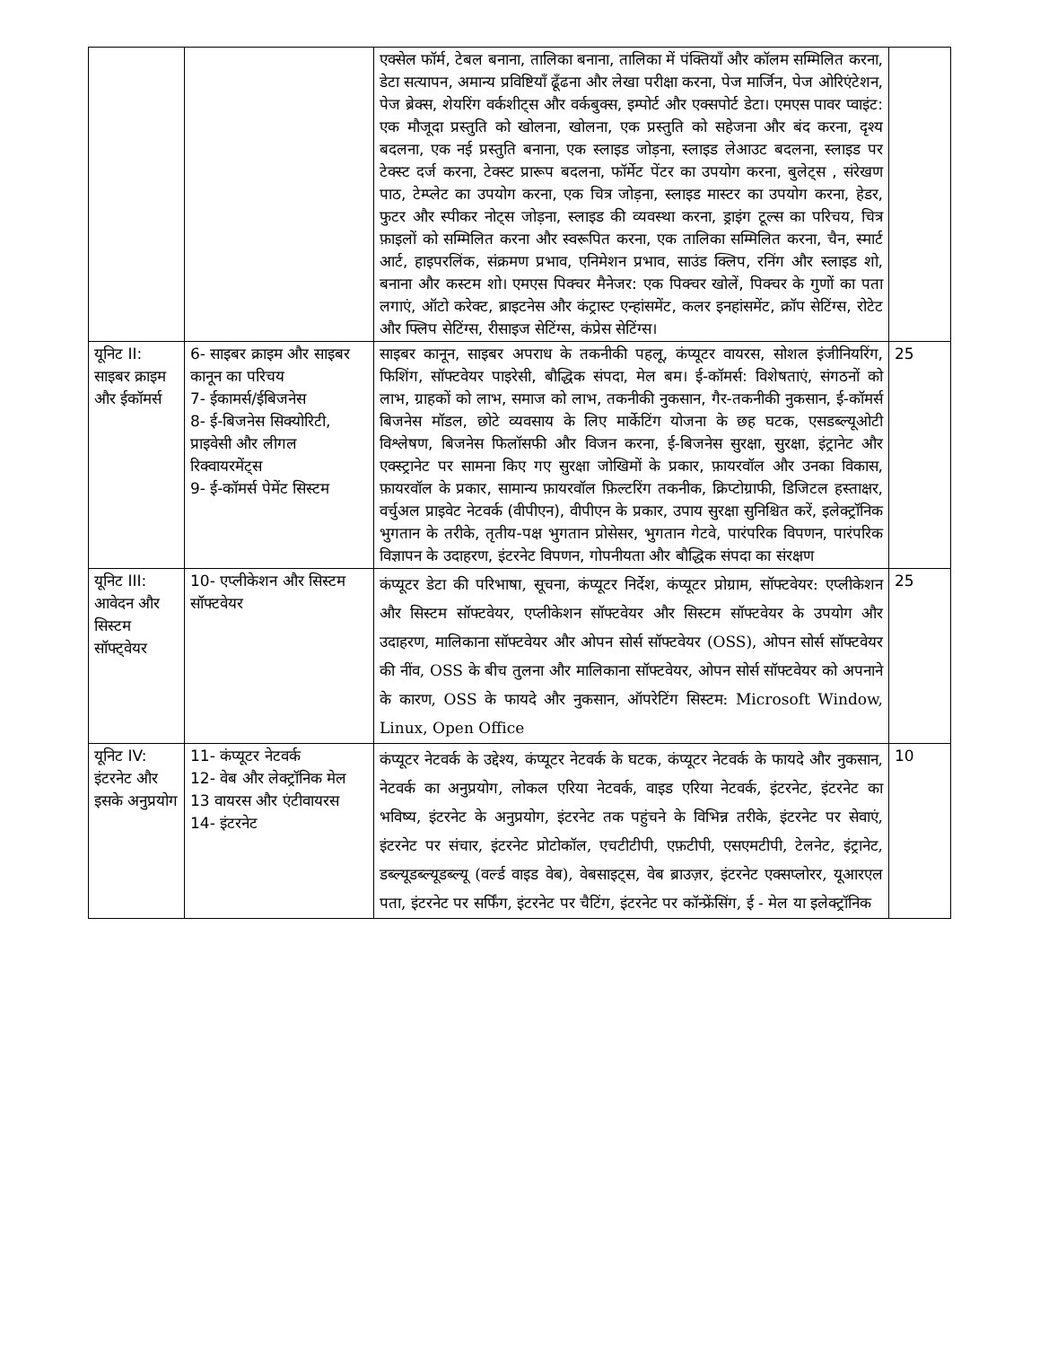| | | एक्सेल फॉर्म, टेबल बनाना, तालिका बनाना, तालिका में पंक्तियाँ और कॉलम सम्मिलित करना, डेटा सत्यापन, अमान्य प्रविष्टियाँ ढूँढना और लेखा परीक्षा करना, पेज मार्जिन, पेज ओरिएंटेशन, पेज ब्रेक्स, शेयरिंग वर्कशीट्स और वर्कबुक्स, इम्पोर्ट और एक्सपोर्ट डेटा। एमएस पावर प्वाइंट: एक मौजूदा प्रस्तुति को खोलना, खोलना, एक प्रस्तुति को सहेजना और बंद करना, दृश्य बदलना, एक नई प्रस्तुति बनाना, एक स्लाइड जोड़ना, स्लाइड लेआउट बदलना, स्लाइड पर टेक्स्ट दर्ज करना, टेक्स्ट प्रारूप बदलना, फॉर्मेट पेंटर का उपयोग करना, बुलेट्स , संरेखण पाठ, टेम्प्लेट का उपयोग करना, एक चित्र जोड़ना, स्लाइड मास्टर का उपयोग करना, हेडर, फुटर और स्पीकर नोट्स जोड़ना, स्लाइड की व्यवस्था करना, ड्राइंग टूल्स का परिचय, चित्र फ़ाइलों को सम्मिलित करना और स्वरूपित करना, एक तालिका सम्मिलित करना, चैन, स्मार्ट आर्ट, हाइपरलिंक, संक्रमण प्रभाव, एनिमेशन प्रभाव, साउंड क्लिप, रनिंग और स्लाइड शो, बनाना और कस्टम शो। एमएस पिक्चर मैनेजर: एक पिक्चर खोलें, पिक्चर के गुणों का पता लगाएं, ऑटो करेक्ट, ब्राइटनेस और कंट्रास्ट एन्हांसमेंट, कलर इनहांसमेंट, क्रॉप सेटिंग्स, रोटेट और फ्लिप सेटिंग्स, रीसाइज सेटिंग्स, कंप्रेस सेटिंग्स। | |
| यूनिट II: साइबर क्राइम और ईकॉमर्स | 6- साइबर क्राइम और साइबर कानून का परिचय 7- ईकामर्स/ईबिजनेस 8- ई-बिजनेस सिक्योरिटी, प्राइवेसी और लीगल रिक्वायरमेंट्स 9- ई-कॉमर्स पेमेंट सिस्टम | साइबर कानून, साइबर अपराध के तकनीकी पहलू, कंप्यूटर वायरस, सोशल इंजीनियरिंग, फिशिंग, सॉफ्टवेयर पाइरेसी, बौद्धिक संपदा, मेल बम। ई-कॉमर्स: विशेषताएं, संगठनों को लाभ, ग्राहकों को लाभ, समाज को लाभ, तकनीकी नुकसान, गैर-तकनीकी नुकसान, ई-कॉमर्स बिजनेस मॉडल, छोटे व्यवसाय के लिए मार्केटिंग योजना के छह घटक, एसडब्ल्यूओटी विश्लेषण, बिजनेस फिलॉसफी और विजन करना, ई-बिजनेस सुरक्षा, सुरक्षा, इंट्रानेट और एक्स्ट्रानेट पर सामना किए गए सुरक्षा जोखिमों के प्रकार, फ़ायरवॉल और उनका विकास, फ़ायरवॉल के प्रकार, सामान्य फ़ायरवॉल फ़िल्टरिंग तकनीक, क्रिप्टोग्राफी, डिजिटल हस्ताक्षर, वर्चुअल प्राइवेट नेटवर्क (वीपीएन), वीपीएन के प्रकार, उपाय सुरक्षा सुनिश्चित करें, इलेक्ट्रॉनिक भुगतान के तरीके, तृतीय-पक्ष भुगतान प्रोसेसर, भुगतान गेटवे, पारंपरिक विपणन, पारंपरिक विज्ञापन के उदाहरण, इंटरनेट विपणन, गोपनीयता और बौद्धिक संपदा का संरक्षण | 25 |
| यूनिट III: आवेदन और सिस्टम सॉफ्ट्वेयर | 10- एप्लीकेशन और सिस्टम सॉफ्टवेयर | कंप्यूटर डेटा की परिभाषा, सूचना, कंप्यूटर निर्देश, कंप्यूटर प्रोग्राम, सॉफ्टवेयर: एप्लीकेशन और सिस्टम सॉफ्टवेयर, एप्लीकेशन सॉफ्टवेयर और सिस्टम सॉफ्टवेयर के उपयोग और उदाहरण, मालिकाना सॉफ्टवेयर और ओपन सोर्स सॉफ्टवेयर (OSS), ओपन सोर्स सॉफ्टवेयर की नींव, OSS के बीच तुलना और मालिकाना सॉफ्टवेयर, ओपन सोर्स सॉफ्टवेयर को अपनाने के कारण, OSS के फायदे और नुकसान, ऑपरेटिंग सिस्टम: Microsoft Window, Linux, Open Office | 25 |
| यूनिट IV: इंटरनेट और इसके अनुप्रयोग | 11- कंप्यूटर नेटवर्क 12- वेब और लेक्ट्रॉनिक मेल 13 वायरस और एंटीवायरस 14- इंटरनेट | कंप्यूटर नेटवर्क के उद्देश्य, कंप्यूटर नेटवर्क के घटक, कंप्यूटर नेटवर्क के फायदे और नुकसान, नेटवर्क का अनुप्रयोग, लोकल एरिया नेटवर्क, वाइड एरिया नेटवर्क, इंटरनेट, इंटरनेट का भविष्य, इंटरनेट के अनुप्रयोग, इंटरनेट तक पहुंचने के विभिन्न तरीके, इंटरनेट पर सेवाएं, इंटरनेट पर संचार, इंटरनेट प्रोटोकॉल, एचटीटीपी, एफ़टीपी, एसएमटीपी, टेलनेट, इंट्रानेट, डब्ल्यूडब्ल्यूडब्ल्यू (वर्ल्ड वाइड वेब), वेबसाइट्स, वेब ब्राउज़र, इंटरनेट एक्सप्लोरर, यूआरएल पता, इंटरनेट पर सर्फिंग, इंटरनेट पर चैटिंग, इंटरनेट पर कॉन्फ्रेंसिंग, ई - मेल या इलेक्ट्रॉनिक | 10 |